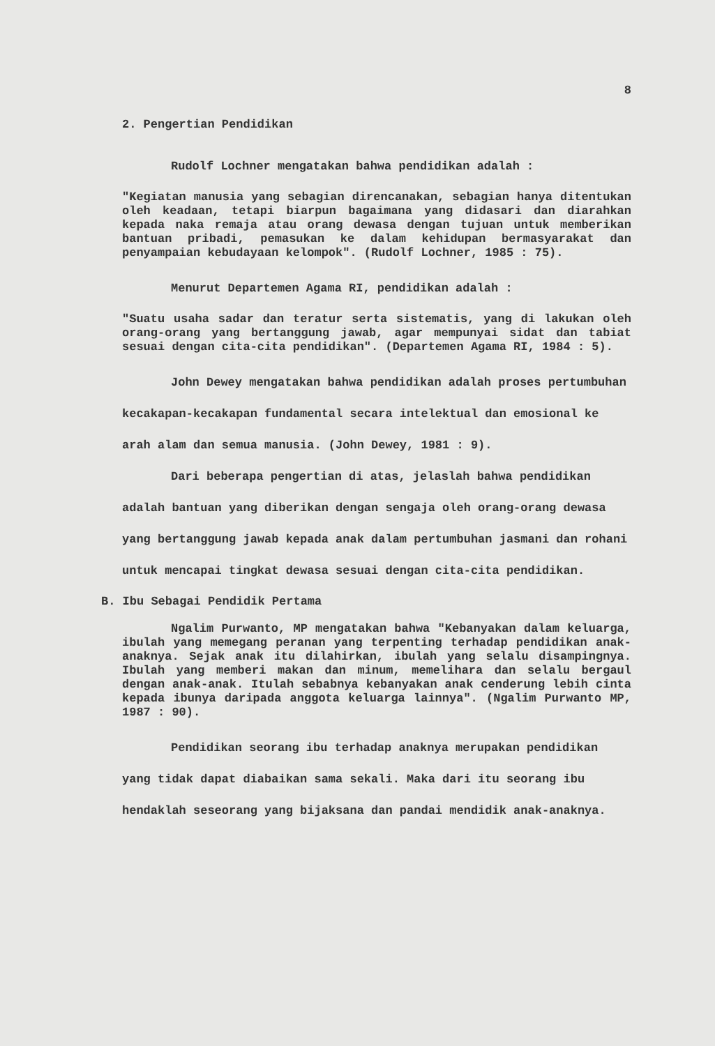8
2. Pengertian Pendidikan
Rudolf Lochner mengatakan bahwa pendidikan adalah :
"Kegiatan manusia yang sebagian direncanakan, sebagian hanya ditentukan oleh keadaan, tetapi biarpun bagaimana yang didasari dan diarahkan kepada naka remaja atau orang dewasa dengan tujuan untuk memberikan bantuan pribadi, pemasukan ke dalam kehidupan bermasyarakat dan penyampaian kebudayaan kelompok". (Rudolf Lochner, 1985 : 75).
Menurut Departemen Agama RI, pendidikan adalah :
"Suatu usaha sadar dan teratur serta sistematis, yang di lakukan oleh orang-orang yang bertanggung jawab, agar mempunyai sidat dan tabiat sesuai dengan cita-cita pendidikan". (Departemen Agama RI, 1984 : 5).
John Dewey mengatakan bahwa pendidikan adalah proses pertumbuhan kecakapan-kecakapan fundamental secara intelektual dan emosional ke arah alam dan semua manusia. (John Dewey, 1981 : 9).
Dari beberapa pengertian di atas, jelaslah bahwa pendidikan adalah bantuan yang diberikan dengan sengaja oleh orang-orang dewasa yang bertanggung jawab kepada anak dalam pertumbuhan jasmani dan rohani untuk mencapai tingkat dewasa sesuai dengan cita-cita pendidikan.
B. Ibu Sebagai Pendidik Pertama
Ngalim Purwanto, MP mengatakan bahwa "Kebanyakan dalam keluarga, ibulah yang memegang peranan yang terpenting terhadap pendidikan anak-anaknya. Sejak anak itu dilahirkan, ibulah yang selalu disampingnya. Ibulah yang memberi makan dan minum, memelihara dan selalu bergaul dengan anak-anak. Itulah sebabnya kebanyakan anak cenderung lebih cinta kepada ibunya daripada anggota keluarga lainnya". (Ngalim Purwanto MP, 1987 : 90).
Pendidikan seorang ibu terhadap anaknya merupakan pendidikan yang tidak dapat diabaikan sama sekali. Maka dari itu seorang ibu hendaklah seseorang yang bijaksana dan pandai mendidik anak-anaknya.